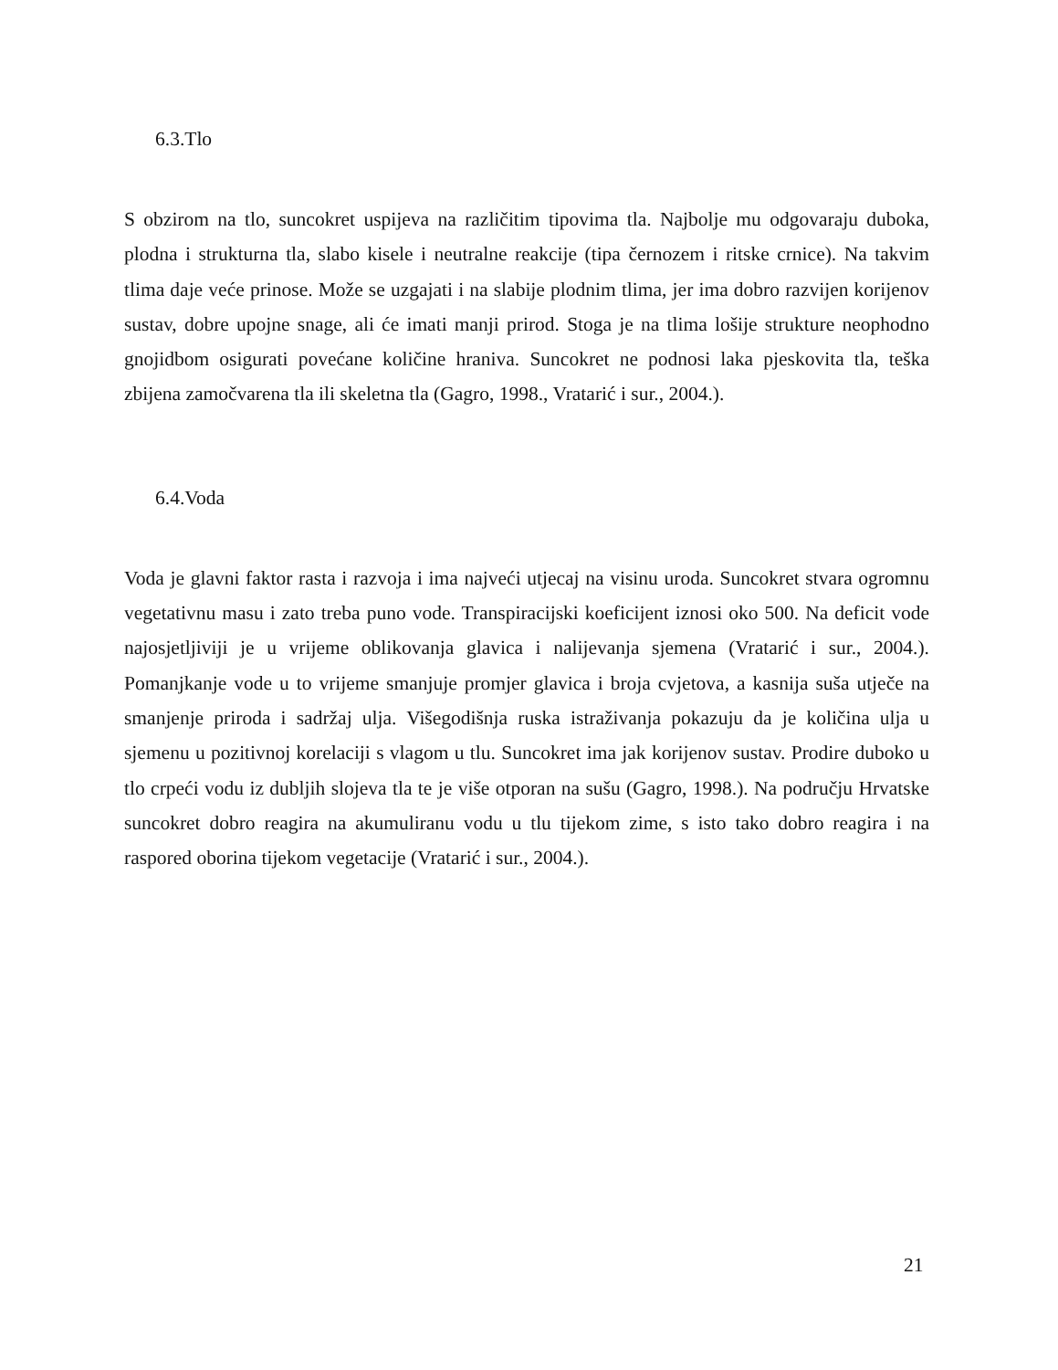6.3.Tlo
S obzirom na tlo, suncokret uspijeva na različitim tipovima tla. Najbolje mu odgovaraju duboka, plodna i strukturna tla, slabo kisele i neutralne reakcije (tipa černozem i ritske crnice). Na takvim tlima daje veće prinose. Može se uzgajati i na slabije plodnim tlima, jer ima dobro razvijen korijenov sustav, dobre upojne snage, ali će imati manji prirod. Stoga je na tlima lošije strukture neophodno gnojidbom osigurati povećane količine hraniva. Suncokret ne podnosi laka pjeskovita tla, teška zbijena zamočvarena tla ili skeletna tla (Gagro, 1998., Vratarić i sur., 2004.).
6.4.Voda
Voda je glavni faktor rasta i razvoja i ima najveći utjecaj na visinu uroda. Suncokret stvara ogromnu vegetativnu masu i zato treba puno vode. Transpiracijski koeficijent iznosi oko 500. Na deficit vode najosjetljiviji je u vrijeme oblikovanja glavica i nalijevanja sjemena (Vratarić i sur., 2004.). Pomanjkanje vode u to vrijeme smanjuje promjer glavica i broja cvjetova, a kasnija suša utječe na smanjenje priroda i sadržaj ulja. Višegodišnja ruska istraživanja pokazuju da je količina ulja u sjemenu u pozitivnoj korelaciji s vlagom u tlu. Suncokret ima jak korijenov sustav. Prodire duboko u tlo crpeći vodu iz dubljih slojeva tla te je više otporan na sušu (Gagro, 1998.). Na području Hrvatske suncokret dobro reagira na akumuliranu vodu u tlu tijekom zime, s isto tako dobro reagira i na raspored oborina tijekom vegetacije (Vratarić i sur., 2004.).
21